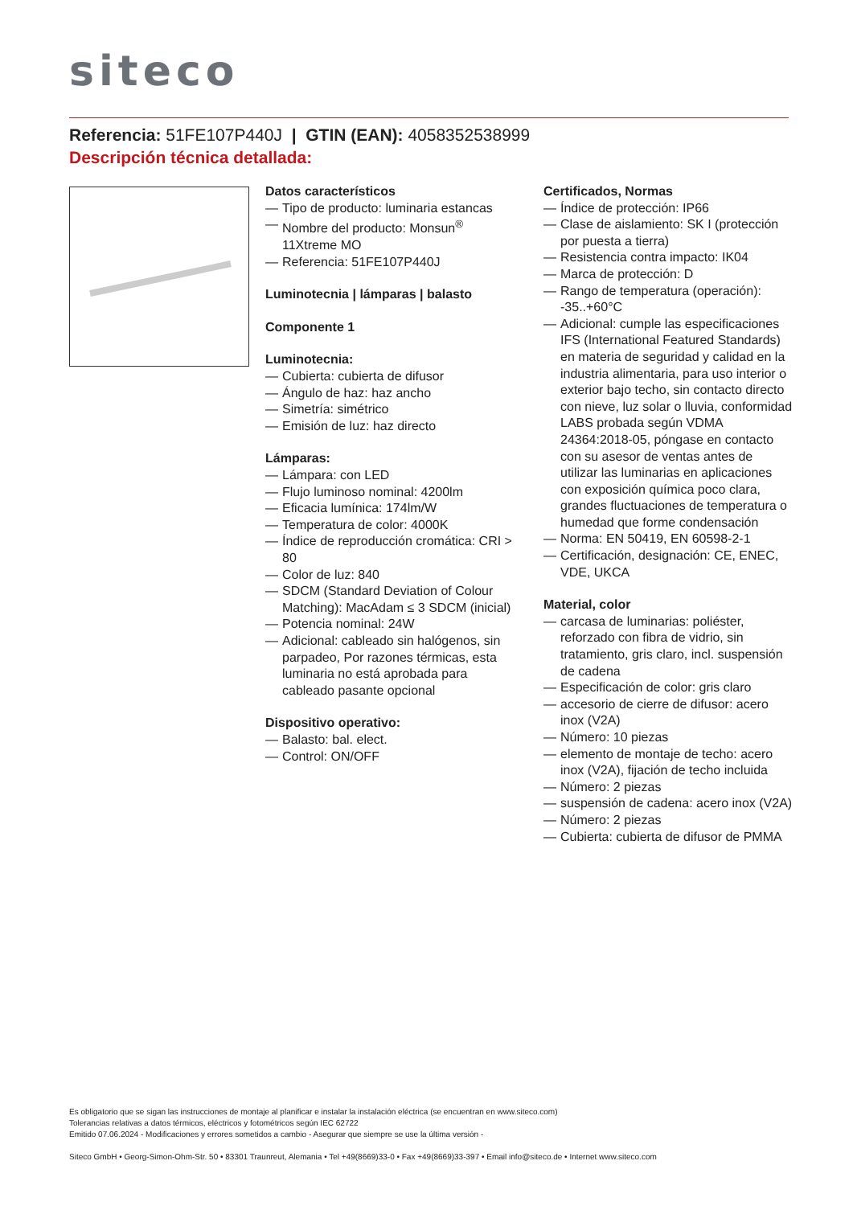siteco
Referencia: 51FE107P440J | GTIN (EAN): 4058352538999
Descripción técnica detallada:
Datos característicos
— Tipo de producto: luminaria estancas
— Nombre del producto: Monsun<sup>®</sup> 11Xtreme MO
— Referencia: 51FE107P440J
Luminotecnia | lámparas | balasto
Componente 1
Luminotecnia:
— Cubierta: cubierta de difusor
— Ángulo de haz: haz ancho
— Simetría: simétrico
— Emisión de luz: haz directo
Lámparas:
— Lámpara: con LED
— Flujo luminoso nominal: 4200lm
— Eficacia lumínica: 174lm/W
— Temperatura de color: 4000K
— Índice de reproducción cromática: CRI > 80
— Color de luz: 840
— SDCM (Standard Deviation of Colour Matching): MacAdam ≤ 3 SDCM (inicial)
— Potencia nominal: 24W
— Adicional: cableado sin halógenos, sin parpadeo, Por razones térmicas, esta luminaria no está aprobada para cableado pasante opcional
Dispositivo operativo:
— Balasto: bal. elect.
— Control: ON/OFF
Certificados, Normas
— Índice de protección: IP66
— Clase de aislamiento: SK I (protección por puesta a tierra)
— Resistencia contra impacto: IK04
— Marca de protección: D
— Rango de temperatura (operación): -35..+60°C
— Adicional: cumple las especificaciones IFS (International Featured Standards) en materia de seguridad y calidad en la industria alimentaria, para uso interior o exterior bajo techo, sin contacto directo con nieve, luz solar o lluvia, conformidad LABS probada según VDMA 24364:2018-05, póngase en contacto con su asesor de ventas antes de utilizar las luminarias en aplicaciones con exposición química poco clara, grandes fluctuaciones de temperatura o humedad que forme condensación
— Norma: EN 50419, EN 60598-2-1
— Certificación, designación: CE, ENEC, VDE, UKCA
Material, color
— carcasa de luminarias: poliéster, reforzado con fibra de vidrio, sin tratamiento, gris claro, incl. suspensión de cadena
— Especificación de color: gris claro
— accesorio de cierre de difusor: acero inox (V2A)
— Número: 10 piezas
— elemento de montaje de techo: acero inox (V2A), fijación de techo incluida
— Número: 2 piezas
— suspensión de cadena: acero inox (V2A)
— Número: 2 piezas
— Cubierta: cubierta de difusor de PMMA
Es obligatorio que se sigan las instrucciones de montaje al planificar e instalar la instalación eléctrica (se encuentran en www.siteco.com)
Tolerancias relativas a datos térmicos, eléctricos y fotométricos según IEC 62722
Emitido 07.06.2024 - Modificaciones y errores sometidos a cambio - Asegurar que siempre se use la última versión -
Siteco GmbH • Georg-Simon-Ohm-Str. 50 • 83301 Traunreut, Alemania • Tel +49(8669)33-0 • Fax +49(8669)33-397 • Email info@siteco.de • Internet www.siteco.com